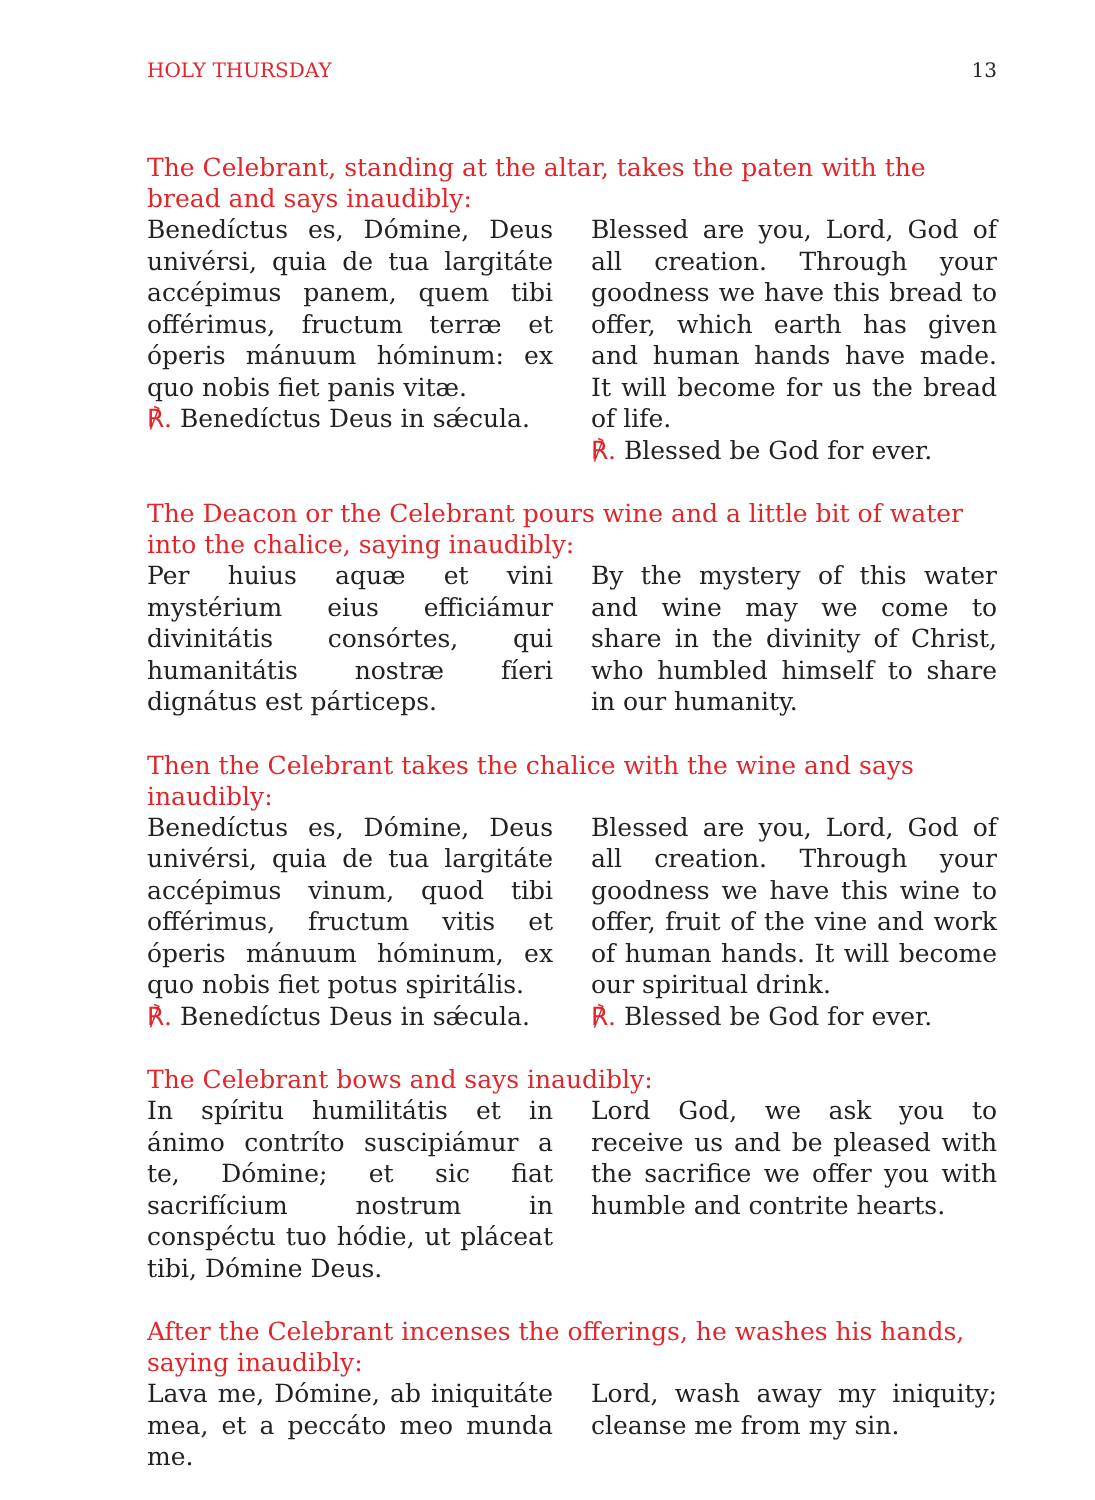HOLY THURSDAY 13
The Celebrant, standing at the altar, takes the paten with the bread and says inaudibly:
Benedíctus es, Dómine, Deus univérsi, quia de tua largitáte accépimus panem, quem tibi offérimus, fructum terræ et óperis mánuum hóminum: ex quo nobis fiet panis vitæ.
℟. Benedíctus Deus in sǽcula.
Blessed are you, Lord, God of all creation. Through your goodness we have this bread to offer, which earth has given and human hands have made. It will become for us the bread of life.
℟. Blessed be God for ever.
The Deacon or the Celebrant pours wine and a little bit of water into the chalice, saying inaudibly:
Per huius aquæ et vini mystérium eius efficiámur divinitátis consórtes, qui humanitátis nostræ fíeri dignátus est párticeps.
By the mystery of this water and wine may we come to share in the divinity of Christ, who humbled himself to share in our humanity.
Then the Celebrant takes the chalice with the wine and says inaudibly:
Benedíctus es, Dómine, Deus univérsi, quia de tua largitáte accépimus vinum, quod tibi offérimus, fructum vitis et óperis mánuum hóminum, ex quo nobis fiet potus spiritális.
℟. Benedíctus Deus in sǽcula.
Blessed are you, Lord, God of all creation. Through your goodness we have this wine to offer, fruit of the vine and work of human hands. It will become our spiritual drink.
℟. Blessed be God for ever.
The Celebrant bows and says inaudibly:
In spíritu humilitátis et in ánimo contríto suscipiámur a te, Dómine; et sic fiat sacrifícium nostrum in conspéctu tuo hódie, ut pláceat tibi, Dómine Deus.
Lord God, we ask you to receive us and be pleased with the sacrifice we offer you with humble and contrite hearts.
After the Celebrant incenses the offerings, he washes his hands, saying inaudibly:
Lava me, Dómine, ab iniquitáte mea, et a peccáto meo munda me.
Lord, wash away my iniquity; cleanse me from my sin.